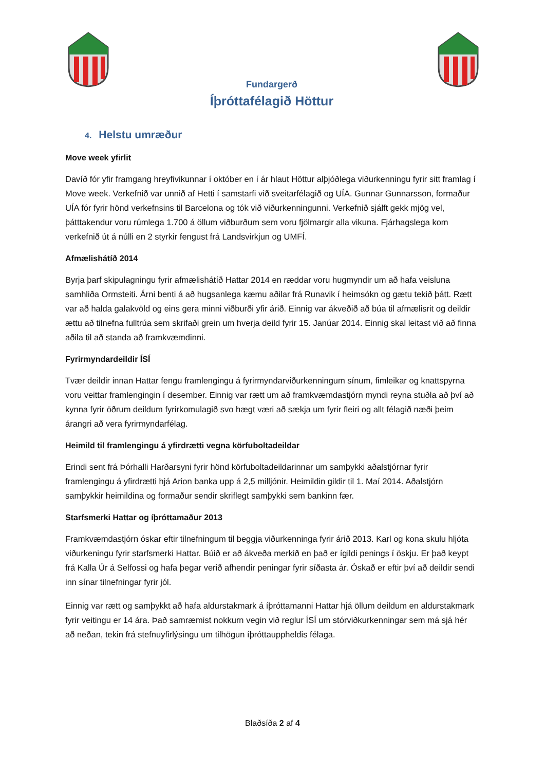Fundargerð
Íþróttafélagið Höttur
4. Helstu umræður
Move week yfirlit
Davíð fór yfir framgang hreyfivikunnar í október en í ár hlaut Höttur alþjóðlega viðurkenningu fyrir sitt framlag í Move week. Verkefnið var unnið af Hetti í samstarfi við sveitarfélagið og UÍA. Gunnar Gunnarsson, formaður UÍA fór fyrir hönd verkefnsins til Barcelona og tók við viðurkenningunni. Verkefnið sjálft gekk mjög vel, þátttakendur voru rúmlega 1.700 á öllum viðburðum sem voru fjölmargir alla vikuna. Fjárhagslega kom verkefnið út á núlli en 2 styrkir fengust frá Landsvirkjun og UMFÍ.
Afmælishátíð 2014
Byrja þarf skipulagningu fyrir afmælishátíð Hattar 2014 en ræddar voru hugmyndir um að hafa veisluna samhliða Ormsteiti. Árni benti á að hugsanlega kæmu aðilar frá Runavik í heimsókn og gætu tekið þátt. Rætt var að halda galakvöld og eins gera minni viðburði yfir árið. Einnig var ákveðið að búa til afmælisrit og deildir ættu að tilnefna fulltrúa sem skrifaði grein um hverja deild fyrir 15. Janúar 2014. Einnig skal leitast við að finna aðila til að standa að framkvæmdinni.
Fyrirmyndardeildir ÍSÍ
Tvær deildir innan Hattar fengu framlengingu á fyrirmyndarviðurkenningum sínum, fimleikar og knattspyrna voru veittar framlengingin í desember. Einnig var rætt um að framkvæmdastjórn myndi reyna stuðla að því að kynna fyrir öðrum deildum fyrirkomulagið svo hægt væri að sækja um fyrir fleiri og allt félagið næði þeim árangri að vera fyrirmyndarfélag.
Heimild til framlengingu á yfirdrætti vegna körfuboltadeildar
Erindi sent frá Þórhalli Harðarsyni fyrir hönd körfuboltadeildarinnar um samþykki aðalstjórnar fyrir framlengingu á yfirdrætti hjá Arion banka upp á 2,5 milljónir. Heimildin gildir til 1. Maí 2014. Aðalstjórn samþykkir heimildina og formaður sendir skriflegt samþykki sem bankinn fær.
Starfsmerki Hattar og íþróttamaður 2013
Framkvæmdastjórn óskar eftir tilnefningum til beggja viðurkenninga fyrir árið 2013. Karl og kona skulu hljóta viðurkeningu fyrir starfsmerki Hattar. Búið er að ákveða merkið en það er ígildi penings í öskju. Er það keypt frá Kalla Úr á Selfossi og hafa þegar verið afhendir peningar fyrir síðasta ár. Óskað er eftir því að deildir sendi inn sínar tilnefningar fyrir jól.
Einnig var rætt og samþykkt að hafa aldurstakmark á íþróttamanni Hattar hjá öllum deildum en aldurstakmark fyrir veitingu er 14 ára. Það samræmist nokkurn vegin við reglur ÍSÍ um stórviðkurkenningar sem má sjá hér að neðan, tekin frá stefnuyfirlýsingu um tilhögun íþróttauppheldis félaga.
Blaðsíða 2 af 4